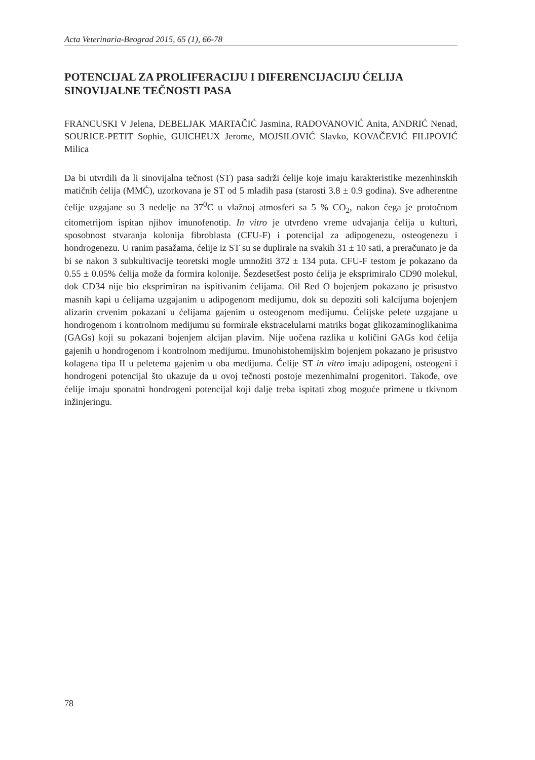Acta Veterinaria-Beograd 2015, 65 (1), 66-78
POTENCIJAL ZA PROLIFERACIJU I DIFERENCIJACIJU ĆELIJA SINOVIJALNE TEČNOSTI PASA
FRANCUSKI V Jelena, DEBELJAK MARTAČIĆ Jasmina, RADOVANOVIĆ Anita, ANDRIĆ Nenad, SOURICE-PETIT Sophie, GUICHEUX Jerome, MOJSILOVIĆ Slavko, KOVAČEVIĆ FILIPOVIĆ Milica
Da bi utvrdili da li sinovijalna tečnost (ST) pasa sadrži ćelije koje imaju karakteristike mezenhinskih matičnih ćelija (MMĆ), uzorkovana je ST od 5 mladih pasa (starosti 3.8 ± 0.9 godina). Sve adherentne ćelije uzgajane su 3 nedelje na 37<sup>0</sup>C u vlažnoj atmosferi sa 5 % CO<sub>2</sub>, nakon čega je protočnom citometrijom ispitan njihov imunofenotip. In vitro je utvrđeno vreme udvajanja ćelija u kulturi, sposobnost stvaranja kolonija fibroblasta (CFU-F) i potencijal za adipogenezu, osteogenezu i hondrogenezu. U ranim pasažama, ćelije iz ST su se duplirale na svakih 31 ± 10 sati, a preračunato je da bi se nakon 3 subkultivacije teoretski mogle umnožiti 372 ± 134 puta. CFU-F testom je pokazano da 0.55 ± 0.05% ćelija može da formira kolonije. Šezdesetšest posto ćelija je eksprimiralo CD90 molekul, dok CD34 nije bio eksprimiran na ispitivanim ćelijama. Oil Red O bojenjem pokazano je prisustvo masnih kapi u ćelijama uzgajanim u adipogenom medijumu, dok su depoziti soli kalcijuma bojenjem alizarin crvenim pokazani u ćelijama gajenim u osteogenom medijumu. Ćelijske pelete uzgajane u hondrogenom i kontrolnom medijumu su formirale ekstracelularni matriks bogat glikozaminoglikanima (GAGs) koji su pokazani bojenjem alcijan plavim. Nije uočena razlika u količini GAGs kod ćelija gajenih u hondrogenom i kontrolnom medijumu. Imunohistohemijskim bojenjem pokazano je prisustvo kolagena tipa II u peletema gajenim u oba medijuma. Ćelije ST in vitro imaju adipogeni, osteogeni i hondrogeni potencijal što ukazuje da u ovoj tečnosti postoje mezenhimalni progenitori. Takođe, ove ćelije imaju sponatni hondrogeni potencijal koji dalje treba ispitati zbog moguće primene u tkivnom inžinjeringu.
78